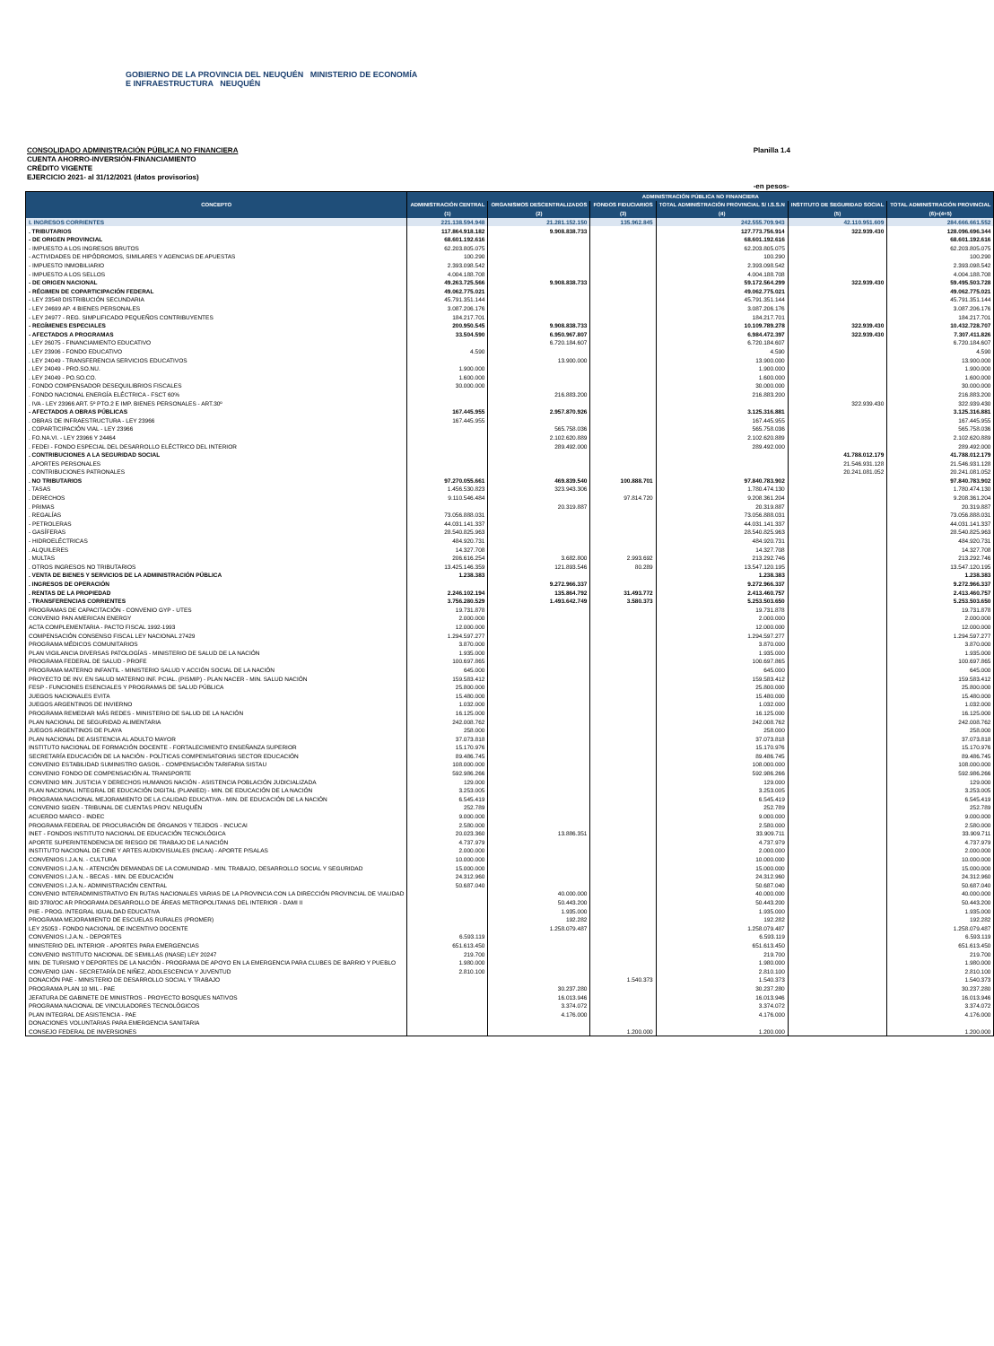GOBIERNO DE LA PROVINCIA DEL NEUQUÉN MINISTERIO DE ECONOMÍA E INFRAESTRUCTURA NEUQUÉN
CONSOLIDADO ADMINISTRACIÓN PÚBLICA NO FINANCIERA
CUENTA AHORRO-INVERSIÓN-FINANCIAMIENTO
CRÉDITO VIGENTE
EJERCICIO 2021- al 31/12/2021 (datos provisorios)
Planilla 1.4
-en pesos-
| CONCEPTO | ADMINISTRACIÓN PÚBLICA NO FINANCIERA | | | | | |
| --- | --- | --- | --- | --- | --- | --- |
| | ADMINISTRACIÓN CENTRAL | ORGANISMOS DESCENTRALIZADOS | FONDOS FIDUCIARIOS | TOTAL ADMINISTRACIÓN PROVINCIAL S/ I.S.S.N | INSTITUTO DE SEGURIDAD SOCIAL | TOTAL ADMINISTRACIÓN PROVINCIAL |
| | (1) | (2) | (3) | (4) | (5) | (6)=(4+5) |
| I. INGRESOS CORRIENTES | 221.138.594.948 | 21.281.152.150 | 135.962.845 | 242.555.709.943 | 42.110.951.609 | 284.666.661.552 |
| . TRIBUTARIOS | 117.864.918.182 | 9.908.838.733 | | 127.773.756.914 | 322.939.430 | 128.096.696.344 |
| - DE ORIGEN PROVINCIAL | 68.601.192.616 | | | 68.601.192.616 | | 68.601.192.616 |
| - IMPUESTO A LOS INGRESOS BRUTOS | 62.203.805.075 | | | 62.203.805.075 | | 62.203.805.075 |
| - ACTIVIDADES DE HIPÓDROMOS, SIMILARES Y AGENCIAS DE APUESTAS | 100.290 | | | 100.290 | | 100.290 |
| - IMPUESTO INMOBILIARIO | 2.393.098.542 | | | 2.393.098.542 | | 2.393.098.542 |
| - IMPUESTO A LOS SELLOS | 4.004.188.708 | | | 4.004.188.708 | | 4.004.188.708 |
| - DE ORIGEN NACIONAL | 49.263.725.566 | 9.908.838.733 | | 59.172.564.299 | 322.939.430 | 59.495.503.728 |
| - RÉGIMEN DE COPARTICIPACIÓN FEDERAL | 49.062.775.021 | | | 49.062.775.021 | | 49.062.775.021 |
| - LEY 23548 DISTRIBUCIÓN SECUNDARIA | 45.791.351.144 | | | 45.791.351.144 | | 45.791.351.144 |
| - LEY 24699 AP. 4 BIENES PERSONALES | 3.087.206.176 | | | 3.087.206.176 | | 3.087.206.176 |
| - LEY 24977 - REG. SIMPLIFICADO PEQUEÑOS CONTRIBUYENTES | 184.217.701 | | | 184.217.701 | | 184.217.701 |
| - REGÍMENES ESPECIALES | 200.950.545 | 9.908.838.733 | | 10.109.789.278 | 322.939.430 | 10.432.728.707 |
| - AFECTADOS A PROGRAMAS | 33.504.590 | 6.950.967.807 | | 6.984.472.397 | 322.939.430 | 7.307.411.826 |
| . LEY 26075 - FINANCIAMIENTO EDUCATIVO | | 6.720.184.607 | | 6.720.184.607 | | 6.720.184.607 |
| . LEY 23906 - FONDO EDUCATIVO | 4.590 | | | 4.590 | | 4.590 |
| . LEY 24049 - TRANSFERENCIA SERVICIOS EDUCATIVOS | | 13.900.000 | | 13.900.000 | | 13.900.000 |
| . LEY 24049 - PRO.SO.NU. | 1.900.000 | | | 1.900.000 | | 1.900.000 |
| . LEY 24049 - PO.SO.CO. | 1.600.000 | | | 1.600.000 | | 1.600.000 |
| . FONDO COMPENSADOR DESEQUILIBRIOS FISCALES | 30.000.000 | | | 30.000.000 | | 30.000.000 |
| . FONDO NACIONAL ENERGÍA ELÉCTRICA - FSCT 60% | | 216.883.200 | | 216.883.200 | | 216.883.200 |
| . IVA - LEY 23966 ART. 5º PTO.2 E IMP. BIENES PERSONALES - ART.30º | | | | | 322.939.430 | 322.939.430 |
| - AFECTADOS A OBRAS PÚBLICAS | 167.445.955 | 2.957.870.926 | | 3.125.316.881 | | 3.125.316.881 |
| . OBRAS DE INFRAESTRUCTURA - LEY 23966 | 167.445.955 | | | 167.445.955 | | 167.445.955 |
| . COPARTICIPACIÓN VIAL - LEY 23966 | | 565.758.036 | | 565.758.036 | | 565.758.036 |
| . FO.NA.VI. - LEY 23966 Y 24464 | | 2.102.620.889 | | 2.102.620.889 | | 2.102.620.889 |
| . FEDEI - FONDO ESPECIAL DEL DESARROLLO ELÉCTRICO DEL INTERIOR | | 289.492.000 | | 289.492.000 | | 289.492.000 |
| . CONTRIBUCIONES A LA SEGURIDAD SOCIAL | | | | | 41.788.012.179 | 41.788.012.179 |
| . APORTES PERSONALES | | | | | 21.546.931.128 | 21.546.931.128 |
| . CONTRIBUCIONES PATRONALES | | | | | 20.241.081.052 | 20.241.081.052 |
| . NO TRIBUTARIOS | 97.270.055.661 | 469.839.540 | 100.888.701 | 97.840.783.902 | | 97.840.783.902 |
| . TASAS | 1.456.530.823 | 323.943.306 | | 1.780.474.130 | | 1.780.474.130 |
| . DERECHOS | 9.110.546.484 | | 97.814.720 | 9.208.361.204 | | 9.208.361.204 |
| . PRIMAS | | 20.319.887 | | 20.319.887 | | 20.319.887 |
| . REGALÍAS | 73.056.888.031 | | | 73.056.888.031 | | 73.056.888.031 |
| - PETROLERAS | 44.031.141.337 | | | 44.031.141.337 | | 44.031.141.337 |
| - GASÍFERAS | 28.540.825.963 | | | 28.540.825.963 | | 28.540.825.963 |
| - HIDROELÉCTRICAS | 484.920.731 | | | 484.920.731 | | 484.920.731 |
| . ALQUILERES | 14.327.708 | | | 14.327.708 | | 14.327.708 |
| . MULTAS | 206.616.254 | 3.682.800 | 2.993.692 | 213.292.746 | | 213.292.746 |
| . OTROS INGRESOS NO TRIBUTARIOS | 13.425.146.359 | 121.893.546 | 80.289 | 13.547.120.195 | | 13.547.120.195 |
| . VENTA DE BIENES Y SERVICIOS DE LA ADMINISTRACIÓN PÚBLICA | 1.238.383 | | | 1.238.383 | | 1.238.383 |
| . INGRESOS DE OPERACIÓN | | 9.272.966.337 | | 9.272.966.337 | | 9.272.966.337 |
| . RENTAS DE LA PROPIEDAD | 2.246.102.194 | 135.864.792 | 31.493.772 | 2.413.460.757 | | 2.413.460.757 |
| . TRANSFERENCIAS CORRIENTES | 3.756.280.529 | 1.493.642.749 | 3.580.373 | 5.253.503.650 | | 5.253.503.650 |
| PROGRAMAS DE CAPACITACIÓN - CONVENIO GYP - UTES | 19.731.878 | | | 19.731.878 | | 19.731.878 |
| CONVENIO PAN AMERICAN ENERGY | 2.000.000 | | | 2.000.000 | | 2.000.000 |
| ACTA COMPLEMENTARIA - PACTO FISCAL 1992-1993 | 12.000.000 | | | 12.000.000 | | 12.000.000 |
| COMPENSACIÓN CONSENSO FISCAL LEY NACIONAL 27429 | 1.294.597.277 | | | 1.294.597.277 | | 1.294.597.277 |
| PROGRAMA MÉDICOS COMUNITARIOS | 3.870.000 | | | 3.870.000 | | 3.870.000 |
| PLAN VIGILANCIA DIVERSAS PATOLOGÍAS - MINISTERIO DE SALUD DE LA NACIÓN | 1.935.000 | | | 1.935.000 | | 1.935.000 |
| PROGRAMA FEDERAL DE SALUD - PROFE | 100.697.865 | | | 100.697.865 | | 100.697.865 |
| PROGRAMA MATERNO INFANTIL - MINISTERIO SALUD Y ACCIÓN SOCIAL DE LA NACIÓN | 645.000 | | | 645.000 | | 645.000 |
| PROYECTO DE INV. EN SALUD MATERNO INF. PCIAL. (PISMIP) - PLAN NACER - MIN. SALUD NACIÓN | 159.583.412 | | | 159.583.412 | | 159.583.412 |
| FESP - FUNCIONES ESENCIALES Y PROGRAMAS DE SALUD PÚBLICA | 25.800.000 | | | 25.800.000 | | 25.800.000 |
| JUEGOS NACIONALES EVITA | 15.480.000 | | | 15.480.000 | | 15.480.000 |
| JUEGOS ARGENTINOS DE INVIERNO | 1.032.000 | | | 1.032.000 | | 1.032.000 |
| PROGRAMA REMEDIAR MÁS REDES - MINISTERIO DE SALUD DE LA NACIÓN | 16.125.000 | | | 16.125.000 | | 16.125.000 |
| PLAN NACIONAL DE SEGURIDAD ALIMENTARIA | 242.008.762 | | | 242.008.762 | | 242.008.762 |
| JUEGOS ARGENTINOS DE PLAYA | 258.000 | | | 258.000 | | 258.000 |
| PLAN NACIONAL DE ASISTENCIA AL ADULTO MAYOR | 37.073.818 | | | 37.073.818 | | 37.073.818 |
| INSTITUTO NACIONAL DE FORMACIÓN DOCENTE - FORTALECIMIENTO ENSEÑANZA SUPERIOR | 15.170.976 | | | 15.170.976 | | 15.170.976 |
| SECRETARÍA EDUCACIÓN DE LA NACIÓN - POLÍTICAS COMPENSATORIAS SECTOR EDUCACIÓN | 89.486.745 | | | 89.486.745 | | 89.486.745 |
| CONVENIO ESTABILIDAD SUMINISTRO GASOIL - COMPENSACIÓN TARIFARIA SISTAU | 108.000.000 | | | 108.000.000 | | 108.000.000 |
| CONVENIO FONDO DE COMPENSACIÓN AL TRANSPORTE | 592.986.266 | | | 592.986.266 | | 592.986.266 |
| CONVENIO MIN. JUSTICIA Y DERECHOS HUMANOS NACIÓN - ASISTENCIA POBLACIÓN JUDICIALIZADA | 129.000 | | | 129.000 | | 129.000 |
| PLAN NACIONAL INTEGRAL DE EDUCACIÓN DIGITAL (PLANIED) - MIN. DE EDUCACIÓN DE LA NACIÓN | 3.253.005 | | | 3.253.005 | | 3.253.005 |
| PROGRAMA NACIONAL MEJORAMIENTO DE LA CALIDAD EDUCATIVA - MIN. DE EDUCACIÓN DE LA NACIÓN | 6.545.419 | | | 6.545.419 | | 6.545.419 |
| CONVENIO SIGEN - TRIBUNAL DE CUENTAS PROV. NEUQUÉN | 252.789 | | | 252.789 | | 252.789 |
| ACUERDO MARCO - INDEC | 9.000.000 | | | 9.000.000 | | 9.000.000 |
| PROGRAMA FEDERAL DE PROCURACIÓN DE ÓRGANOS Y TEJIDOS - INCUCAI | 2.580.000 | | | 2.580.000 | | 2.580.000 |
| INET - FONDOS INSTITUTO NACIONAL DE EDUCACIÓN TECNOLÓGICA | 20.023.360 | 13.886.351 | | 33.909.711 | | 33.909.711 |
| APORTE SUPERINTENDENCIA DE RIESGO DE TRABAJO DE LA NACIÓN | 4.737.979 | | | 4.737.979 | | 4.737.979 |
| INSTITUTO NACIONAL DE CINE Y ARTES AUDIOVISUALES (INCAA) - APORTE P/SALAS | 2.000.000 | | | 2.000.000 | | 2.000.000 |
| CONVENIOS I.J.A.N. - CULTURA | 10.000.000 | | | 10.000.000 | | 10.000.000 |
| CONVENIOS I.J.A.N. - ATENCIÓN DEMANDAS DE LA COMUNIDAD - MIN. TRABAJO, DESARROLLO SOCIAL Y SEGURIDAD | 15.000.000 | | | 15.000.000 | | 15.000.000 |
| CONVENIOS I.J.A.N. - BECAS - MIN. DE EDUCACIÓN | 24.312.960 | | | 24.312.960 | | 24.312.960 |
| CONVENIOS I.J.A.N.- ADMINISTRACIÓN CENTRAL | 50.687.040 | | | 50.687.040 | | 50.687.040 |
| CONVENIO INTERADMINISTRATIVO EN RUTAS NACIONALES VARIAS DE LA PROVINCIA CON LA DIRECCIÓN PROVINCIAL DE VIALIDAD | | 40.000.000 | | 40.000.000 | | 40.000.000 |
| BID 3780/OC AR PROGRAMA DESARROLLO DE ÁREAS METROPOLITANAS DEL INTERIOR - DAMI II | | 50.443.200 | | 50.443.200 | | 50.443.200 |
| PIIE - PROG. INTEGRAL IGUALDAD EDUCATIVA | | 1.935.000 | | 1.935.000 | | 1.935.000 |
| PROGRAMA MEJORAMIENTO DE ESCUELAS RURALES (PROMER) | | 192.282 | | 192.282 | | 192.282 |
| LEY 25053 - FONDO NACIONAL DE INCENTIVO DOCENTE | | 1.258.079.487 | | 1.258.079.487 | | 1.258.079.487 |
| CONVENIOS I.J.A.N. - DEPORTES | 6.593.119 | | | 6.593.119 | | 6.593.119 |
| MINISTERIO DEL INTERIOR - APORTES PARA EMERGENCIAS | 651.613.450 | | | 651.613.450 | | 651.613.450 |
| CONVENIO INSTITUTO NACIONAL DE SEMILLAS (INASE) LEY 20247 | 219.700 | | | 219.700 | | 219.700 |
| MIN. DE TURISMO Y DEPORTES DE LA NACIÓN - PROGRAMA DE APOYO EN LA EMERGENCIA PARA CLUBES DE BARRIO Y PUEBLO | 1.980.000 | | | 1.980.000 | | 1.980.000 |
| CONVENIO IJAN - SECRETARÍA DE NIÑEZ, ADOLESCENCIA Y JUVENTUD | 2.810.100 | | | 2.810.100 | | 2.810.100 |
| DONACIÓN PAE - MINISTERIO DE DESARROLLO SOCIAL Y TRABAJO | | | 1.540.373 | 1.540.373 | | 1.540.373 |
| PROGRAMA PLAN 10 MIL - PAE | | 30.237.280 | | 30.237.280 | | 30.237.280 |
| JEFATURA DE GABINETE DE MINISTROS - PROYECTO BOSQUES NATIVOS | | 16.013.946 | | 16.013.946 | | 16.013.946 |
| PROGRAMA NACIONAL DE VINCULADORES TECNOLÓGICOS | | 3.374.072 | | 3.374.072 | | 3.374.072 |
| PLAN INTEGRAL DE ASISTENCIA - PAE | | 4.176.000 | | 4.176.000 | | 4.176.000 |
| DONACIONES VOLUNTARIAS PARA EMERGENCIA SANITARIA | | | | | | |
| CONSEJO FEDERAL DE INVERSIONES | | | 1.200.000 | 1.200.000 | | 1.200.000 |